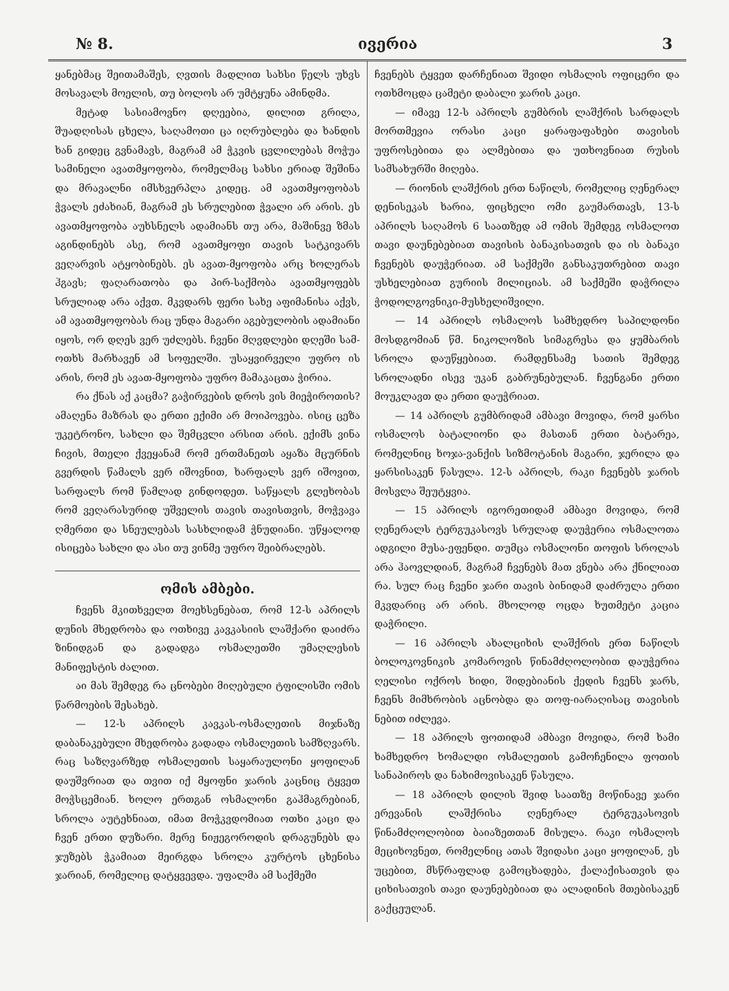№ 8. ივერია 3
ყანებმაც შეითამაშეს, ღვთის მადლით სახსი წელს უხვს მოსავალს მოელის, თუ ბოლოს არ უმტყუნა ამინდმა.
მეტად სასიამოვნო დღეებია, დილით გრილა, შუადღისას ცხელა, საღამოთი ცა იღრუბლება და ხანდის ხან გიდეც გვნამავს, მაგრამ ამ ჭკვის ცვლილებას მოჭუა სამინელი ავათმყოფობა, რომელმაც სახსი ერიად შეშინა და მრავალნი იმსხვერპლა კიდეც. ამ ავათმყოფობას ჭვალს ეძახიან, მაგრამ ეს სრულებით ჭვალი არ არის. ეს ავათმყოფობა აუხსნელს ადამიანს თუ არა, მაშინვე ზმას აგინდინებს ასე, რომ ავათმყოფი თავის სატკივარს ვეღარვის ატყობინებს. ეს ავათ-მყოფობა არც ხოლერას ჰგავს; ფაღარათობა და პირ-საქმობა ავათმყოფებს სრულიად არა აქვთ. მკვდარს ფერი სახე აფიმანისა აქვს, ამ ავათმყოფობას რაც უნდა მაგარი აგებულობის ადამიანი იყოს, ორ დღეს ვერ უძლებს. ჩვენი მღვდლები დღეში სამ-ოთხს მარხავენ ამ სოფელში. უსაყვირველი უფრო ის არის, რომ ეს ავათ-მყოფობა უფრო მამაკაცთა ჭირია.
რა ქნას აქ კაცმა? გაჭირვების დროს ვის მიეჭიროთის? ამაღენა მაზრას და ერთი ექიმი არ მოიპოვება. ისიც ცეზა უკეტრონო, სახლი და შემცვლი არსით არის. ექიმს ვინა ჩივის, მთელი ქვეყანამ რომ ერთმანეთს აყაზა მცურნის გვერდის წამალს ვერ იშოვნით, ხარფალს ვერ იშოვით, სარფალს რომ წამლად გინდოდეთ. საწყალს გლეხობას რომ ვეღარასურიდ უშველის თავის თავისთვის, მოჭვავა ღმერთი და სნეულებას სასხლიდამ ჭნუდიანი. უწყალოდ ისიცება სახლი და ასი თუ ვინმე უფრო შეიბრალებს.
ომის ამბები.
ჩვენს მკითხველთ მოეხსენებათ, რომ 12-ს აპრილს დუნის მხედრობა და ოთხივე კავკასიის ლაშქარი დაიძრა ზინიდგან და გადადგა ოსმალეთში უმაღლესის მანიფესტის ძალით.
აი მას შემდეგ რა ცნობები მიღებული ტფილისში ომის წარმოების შესახებ.
— 12-ს აპრილს კავკას-ოსმალეთის მიჯნაზე დაბანაკებული მხედრობა გადადა ოსმალეთის სამზღვარს. რაც საზღვარზედ ოსმალეთის საყარაულონი ყოფილან დაუშვრიათ და თვით იქ მყოფნი ჯარის კაცნიც ტყვეთ მოჭსცემიან. ხოლო ერთგან ოსმალონი გაჰმაგრებიან, სროლა აუტეხნიათ, იმათ მოჭკვდომიათ ოთხი კაცი და ჩვენ ერთი დუზარი. მერე ნიჟეგოროდის დრაგუნებს და ჯუზებს ჭკამიათ მეირგდა სროლა კურტოს ცხენისა ჯარიან, რომელიც დატყვევდა. უფალმა ამ საქმეში
ჩვენებს ტყვეთ დარჩენიათ შვიდი ოსმალის ოფიცერი და ოთხმოცდა ცამეტი დაბალი ჯარის კაცი.
— იმავე 12-ს აპრილს გუმბრის ლაშქრის სარდალს მორთმევია ორასი კაცი ყარაფაფახები თავისის უფროსებითა და ალმებითა და უთხოვნიათ რუსის სამსახურში მიღება.
— რიონის ლაშქრის ერთ ნაწილს, რომელიც ღენერალ დენისეკას ხარია, ფიცხელი ომი გაუმართავს, 13-ს აპრილს საღამოს 6 საათზედ ამ ომის შემდეგ ოსმალოთ თავი დაუნებებიათ თავისის ბანაკისათვის და ის ბანაკი ჩვენებს დაუჭერიათ. ამ საქმეში განსაკუთრებით თავი უსხელებიათ გურიის მილიციას. ამ საქმეში დაჭრილა ჭოდოლგოვნიკი-მუსხელიშვილი.
— 14 აპრილს ოსმალოს სამხედრო საპილდონი მოსდგომიან წმ. ნიკოლოზის სიმაგრესა და ყუმბარის სროლა დაუწყებიათ. რამდენსამე სათის შემდეგ სროლადნი ისევ უკან გაბრუნებულან. ჩვენგანი ერთი მოუკლავთ და ერთი დაუჭრიათ.
— 14 აპრილს გუმბრიდამ ამბავი მოვიდა, რომ ყარსი ოსმალოს ბატალიონი და მასთან ერთი ბატარეა, რომელნიც ხოჯა-ვანქის სიზმოტანის მაგარი, ჯერილა და ყარსისაკენ წასულა. 12-ს აპრილს, რაკი ჩვენებს ჯარის მოსვლა შეუტყვია.
— 15 აპრილს იგორეთიდამ ამბავი მოვიდა, რომ ღენერალს ტერგუკასოვს სრულად დაუჭერია ოსმალოთა ადგილი მუსა-ეფენდი. თუმცა ოსმალონი თოფის სროლას არა ჰაოვლდიან, მაგრამ ჩვენებს მათ ვნება არა ქნილიათ რა. სულ რაც ჩვენი ჯარი თავის ბინიდამ დაძრულა ერთი მკვდარიც არ არის. მხოლოდ ოცდა ხუთმეტი კაცია დაჭრილი.
— 16 აპრილს ახალციხის ლაშქრის ერთ ნაწილს ბოლოკოვნიკის კომაროვის წინამძღოლობით დაუჭერია ღელისი ოქროს ხიდი, შიდებიანის ქედის ჩვენს ჯარს, ჩვენს მიმხრობის აცნობდა და თოფ-იარაღისაც თავისის ნებით იძლევა.
— 18 აპრილს ფოთიდამ ამბავი მოვიდა, რომ ხამი ხამხედრო ხომალდი ოსმალეთის გამოჩენილა ფოთის სანაპიროს და ნახიმოვისაკენ წასულა.
— 18 აპრილს დილის შვიდ საათზე მოწინავე ჯარი ერევანის ლაშქრისა ღენერალ ტერგუკასოვის წინამძღოლობით ბაიაზეთთან მისულა. რაკი ოსმალოს მეციხოვნეთ, რომელნიც ათას შვიდასი კაცი ყოფილან, ეს უცებით, მსწრაფლად გამოცხადება, ქალაქისათვის და ციხისათვის თავი დაუნებებიათ და ალადინის მთებისაკენ გაქცეულან.